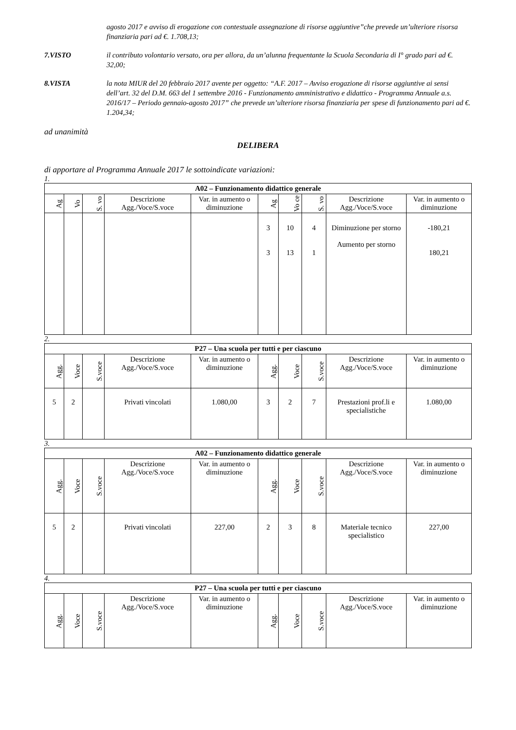agosto 2017 e avviso di erogazione con contestuale assegnazione di risorse aggiuntive”che prevede un’ulteriore risorsa finanziaria pari ad €. 1.708,13;
7.VISTO il contributo volontario versato, ora per allora, da un’alunna frequentante la Scuola Secondaria di I° grado pari ad €. 32,00;
8.VISTA la nota MIUR del 20 febbraio 2017 avente per oggetto: “A.F. 2017 – Avviso erogazione di risorse aggiuntive ai sensi dell’art. 32 del D.M. 663 del 1 settembre 2016 - Funzionamento amministrativo e didattico - Programma Annuale a.s. 2016/17 – Periodo gennaio-agosto 2017” che prevede un’ulteriore risorsa finanziaria per spese di funzionamento pari ad €. 1.204,34;
ad unanimità
DELIBERA
di apportare al Programma Annuale 2017 le sottoindicate variazioni:
1.
| A02 – Funzionamento didattico generale | | | | | | | | | |
| --- | --- | --- | --- | --- | --- | --- | --- | --- | --- |
| Ag | Vo | S. vo | Descrizione Agg./Voce/S.voce | Var. in aumento o diminuzione | Ag | Vo ce | S. vo | Descrizione Agg./Voce/S.voce | Var. in aumento o diminuzione |
| | | | | | 3 3 | 10 13 | 4 1 | Diminuzione per storno Aumento per storno | -180,21 180,21 |
2.
| P27 – Una scuola per tutti e per ciascuno | | | | | | | | | |
| --- | --- | --- | --- | --- | --- | --- | --- | --- | --- |
| Agg. | Voce | S.voce | Descrizione Agg./Voce/S.voce | Var. in aumento o diminuzione | Agg. | Voce | S.voce | Descrizione Agg./Voce/S.voce | Var. in aumento o diminuzione |
| 5 | 2 | | Privati vincolati | 1.080,00 | 3 | 2 | 7 | Prestazioni prof.li e specialistiche | 1.080,00 |
3.
| A02 – Funzionamento didattico generale | | | | | | | | | |
| --- | --- | --- | --- | --- | --- | --- | --- | --- | --- |
| Agg. | Voce | S.voce | Descrizione Agg./Voce/S.voce | Var. in aumento o diminuzione | Agg. | Voce | S.voce | Descrizione Agg./Voce/S.voce | Var. in aumento o diminuzione |
| 5 | 2 | | Privati vincolati | 227,00 | 2 | 3 | 8 | Materiale tecnico specialistico | 227,00 |
4.
| P27 – Una scuola per tutti e per ciascuno | | | | | | | | | |
| --- | --- | --- | --- | --- | --- | --- | --- | --- | --- |
| Agg. | Voce | S.voce | Descrizione Agg./Voce/S.voce | Var. in aumento o diminuzione | Agg. | Voce | S.voce | Descrizione Agg./Voce/S.voce | Var. in aumento o diminuzione |